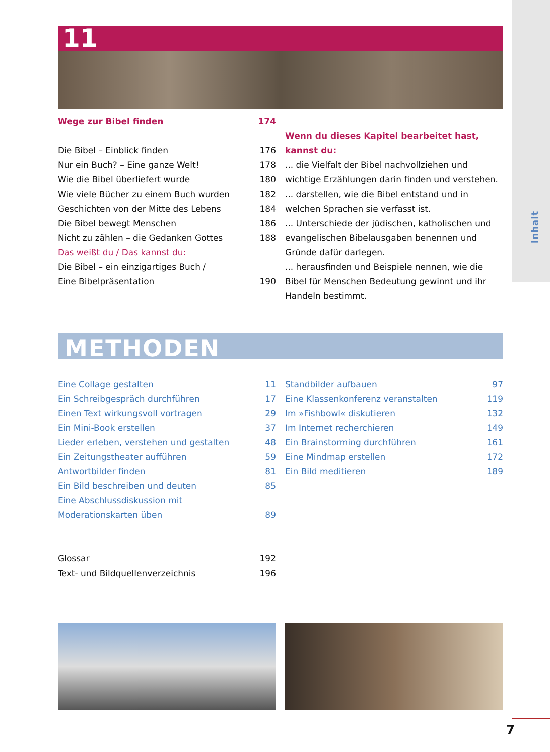Inhalt
11
Wege zur Bibel finden 174
Die Bibel – Einblick finden 176
Nur ein Buch? – Eine ganze Welt! 178
Wie die Bibel überliefert wurde 180
Wie viele Bücher zu einem Buch wurden 182
Geschichten von der Mitte des Lebens 184
Die Bibel bewegt Menschen 186
Nicht zu zählen – die Gedanken Gottes 188
Das weißt du / Das kannst du:
Die Bibel – ein einzigartiges Buch /
Eine Bibelpräsentation 190
Wenn du dieses Kapitel bearbeitet hast, kannst du:
... die Vielfalt der Bibel nachvollziehen und wichtige Erzählungen darin finden und verstehen.
... darstellen, wie die Bibel entstand und in welchen Sprachen sie verfasst ist.
... Unterschiede der jüdischen, katholischen und evangelischen Bibelausgaben benennen und Gründe dafür darlegen.
... herausfinden und Beispiele nennen, wie die Bibel für Menschen Bedeutung gewinnt und ihr Handeln bestimmt.
METHODEN
Eine Collage gestalten 11
Ein Schreibgespräch durchführen 17
Einen Text wirkungsvoll vortragen 29
Ein Mini-Book erstellen 37
Lieder erleben, verstehen und gestalten 48
Ein Zeitungstheater aufführen 59
Antwortbilder finden 81
Ein Bild beschreiben und deuten 85
Eine Abschlussdiskussion mit
Moderationskarten üben 89
Standbilder aufbauen 97
Eine Klassenkonferenz veranstalten 119
Im »Fishbowl« diskutieren 132
Im Internet recherchieren 149
Ein Brainstorming durchführen 161
Eine Mindmap erstellen 172
Ein Bild meditieren 189
Glossar 192
Text- und Bildquellenverzeichnis 196
7